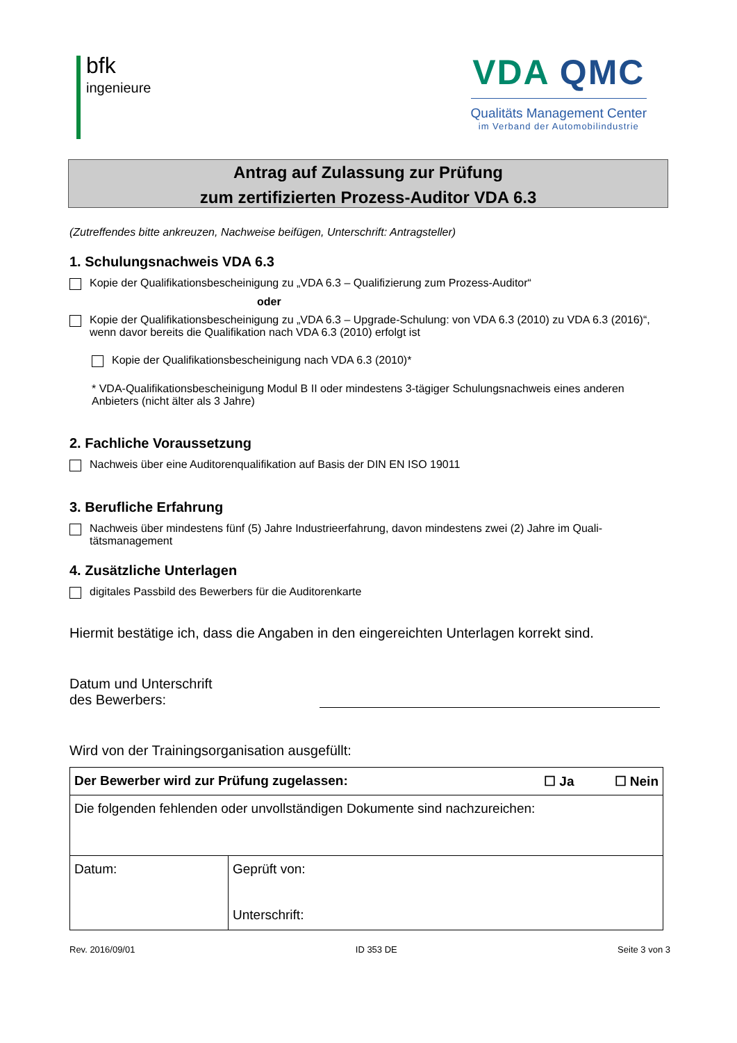bfk
ingenieure
VDA QMC
Qualitäts Management Center
im Verband der Automobilindustrie
Antrag auf Zulassung zur Prüfung
zum zertifizierten Prozess-Auditor VDA 6.3
(Zutreffendes bitte ankreuzen, Nachweise beifügen, Unterschrift: Antragsteller)
1. Schulungsnachweis VDA 6.3
Kopie der Qualifikationsbescheinigung zu „VDA 6.3 – Qualifizierung zum Prozess-Auditor“
oder
Kopie der Qualifikationsbescheinigung zu „VDA 6.3 – Upgrade-Schulung: von VDA 6.3 (2010) zu VDA 6.3 (2016)“, wenn davor bereits die Qualifikation nach VDA 6.3 (2010) erfolgt ist
Kopie der Qualifikationsbescheinigung nach VDA 6.3 (2010)*
* VDA-Qualifikationsbescheinigung Modul B II oder mindestens 3-tägiger Schulungsnachweis eines anderen Anbieters (nicht älter als 3 Jahre)
2. Fachliche Voraussetzung
Nachweis über eine Auditorenqualifikation auf Basis der DIN EN ISO 19011
3. Berufliche Erfahrung
Nachweis über mindestens fünf (5) Jahre Industrieerfahrung, davon mindestens zwei (2) Jahre im Quali-tätsmanagement
4. Zusätzliche Unterlagen
digitales Passbild des Bewerbers für die Auditorenkarte
Hiermit bestätige ich, dass die Angaben in den eingereichten Unterlagen korrekt sind.
Datum und Unterschrift
des Bewerbers:
Wird von der Trainingsorganisation ausgefüllt:
| Der Bewerber wird zur Prüfung zugelassen: ☐ Ja ☐ Nein | |
| Die folgenden fehlenden oder unvollständigen Dokumente sind nachzureichen: | |
| Datum: | Geprüft von: Unterschrift: |
Rev. 2016/09/01 ID 353 DE Seite 3 von 3